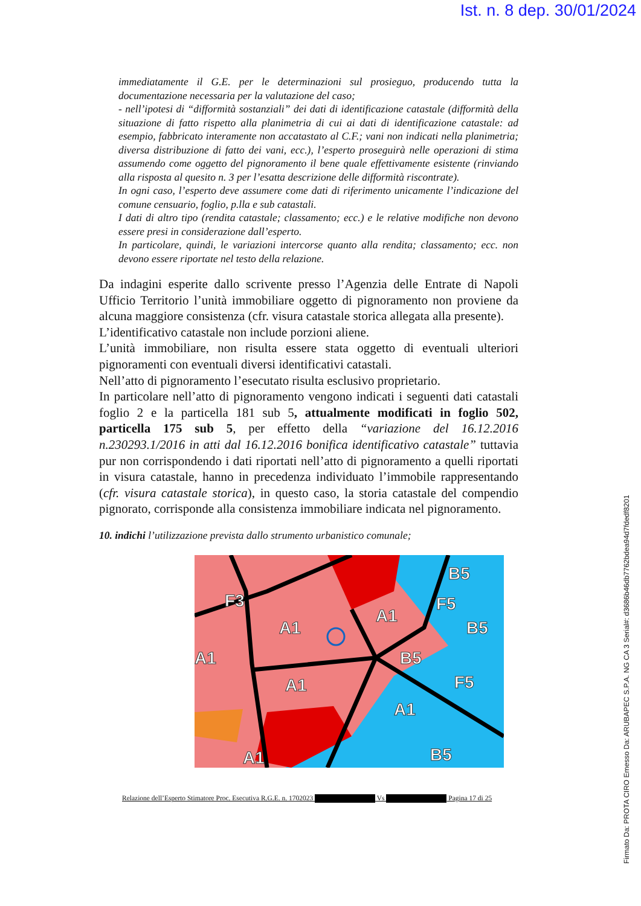Ist. n. 8 dep. 30/01/2024
immediatamente il G.E. per le determinazioni sul prosieguo, producendo tutta la documentazione necessaria per la valutazione del caso;
- nell’ipotesi di “difformità sostanziali” dei dati di identificazione catastale (difformità della situazione di fatto rispetto alla planimetria di cui ai dati di identificazione catastale: ad esempio, fabbricato interamente non accatastato al C.F.; vani non indicati nella planimetria; diversa distribuzione di fatto dei vani, ecc.), l’esperto proseguirà nelle operazioni di stima assumendo come oggetto del pignoramento il bene quale effettivamente esistente (rinviando alla risposta al quesito n. 3 per l’esatta descrizione delle difformità riscontrate).
In ogni caso, l’esperto deve assumere come dati di riferimento unicamente l’indicazione del comune censuario, foglio, p.lla e sub catastali.
I dati di altro tipo (rendita catastale; classamento; ecc.) e le relative modifiche non devono essere presi in considerazione dall’esperto.
In particolare, quindi, le variazioni intercorse quanto alla rendita; classamento; ecc. non devono essere riportate nel testo della relazione.
Da indagini esperite dallo scrivente presso l’Agenzia delle Entrate di Napoli Ufficio Territorio l’unità immobiliare oggetto di pignoramento non proviene da alcuna maggiore consistenza (cfr. visura catastale storica allegata alla presente).
L’identificativo catastale non include porzioni aliene.
L’unità immobiliare, non risulta essere stata oggetto di eventuali ulteriori pignoramenti con eventuali diversi identificativi catastali.
Nell’atto di pignoramento l’esecutato risulta esclusivo proprietario.
In particolare nell’atto di pignoramento vengono indicati i seguenti dati catastali foglio 2 e la particella 181 sub 5, attualmente modificati in foglio 502, particella 175 sub 5, per effetto della “variazione del 16.12.2016 n.230293.1/2016 in atti dal 16.12.2016 bonifica identificativo catastale” tuttavia pur non corrispondendo i dati riportati nell’atto di pignoramento a quelli riportati in visura catastale, hanno in precedenza individuato l’immobile rappresentando (cfr. visura catastale storica), in questo caso, la storia catastale del compendio pignorato, corrisponde alla consistenza immobiliare indicata nel pignoramento.
10. indichi l’utilizzazione prevista dallo strumento urbanistico comunale;
A1
A1
A1
A1
A1
B5
B5
B5
B5
F5
F5
F3
A1
Relazione dell’Esperto Stimatore Proc. Esecutiva R.G.E. n. 1702023 Vs Pagina 17 di 25
Firmato Da: PROTA CIRO Emesso Da: ARUBAPEC S.P.A. NG CA 3 Serial#: d3686b46db7762bdea94d7fdedf8201